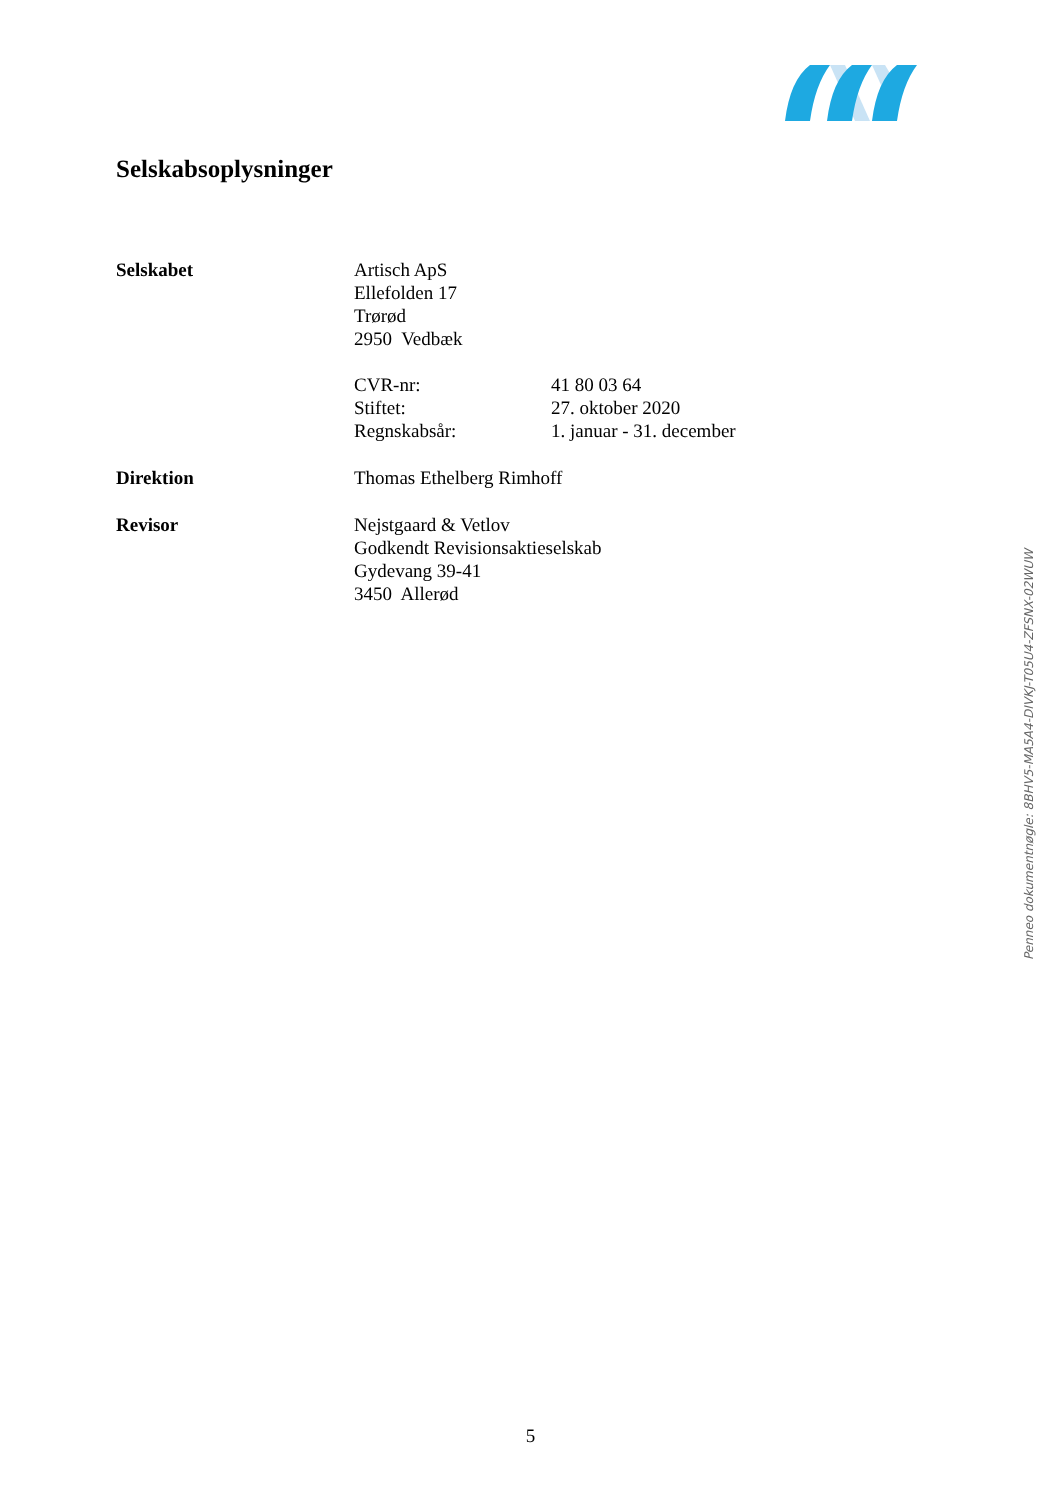Selskabsoplysninger
Selskabet Artisch ApS
Ellefolden 17
Trørød
2950 Vedbæk
CVR-nr: 41 80 03 64
Stiftet: 27. oktober 2020
Regnskabsår: 1. januar - 31. december
Direktion Thomas Ethelberg Rimhoff
Revisor Nejstgaard & Vetlov
Godkendt Revisionsaktieselskab
Gydevang 39-41
3450 Allerød
Penneo dokumentnøgle: 8BHV5-MA5A4-DIVKJ-T05U4-ZFSNX-02WUW
5